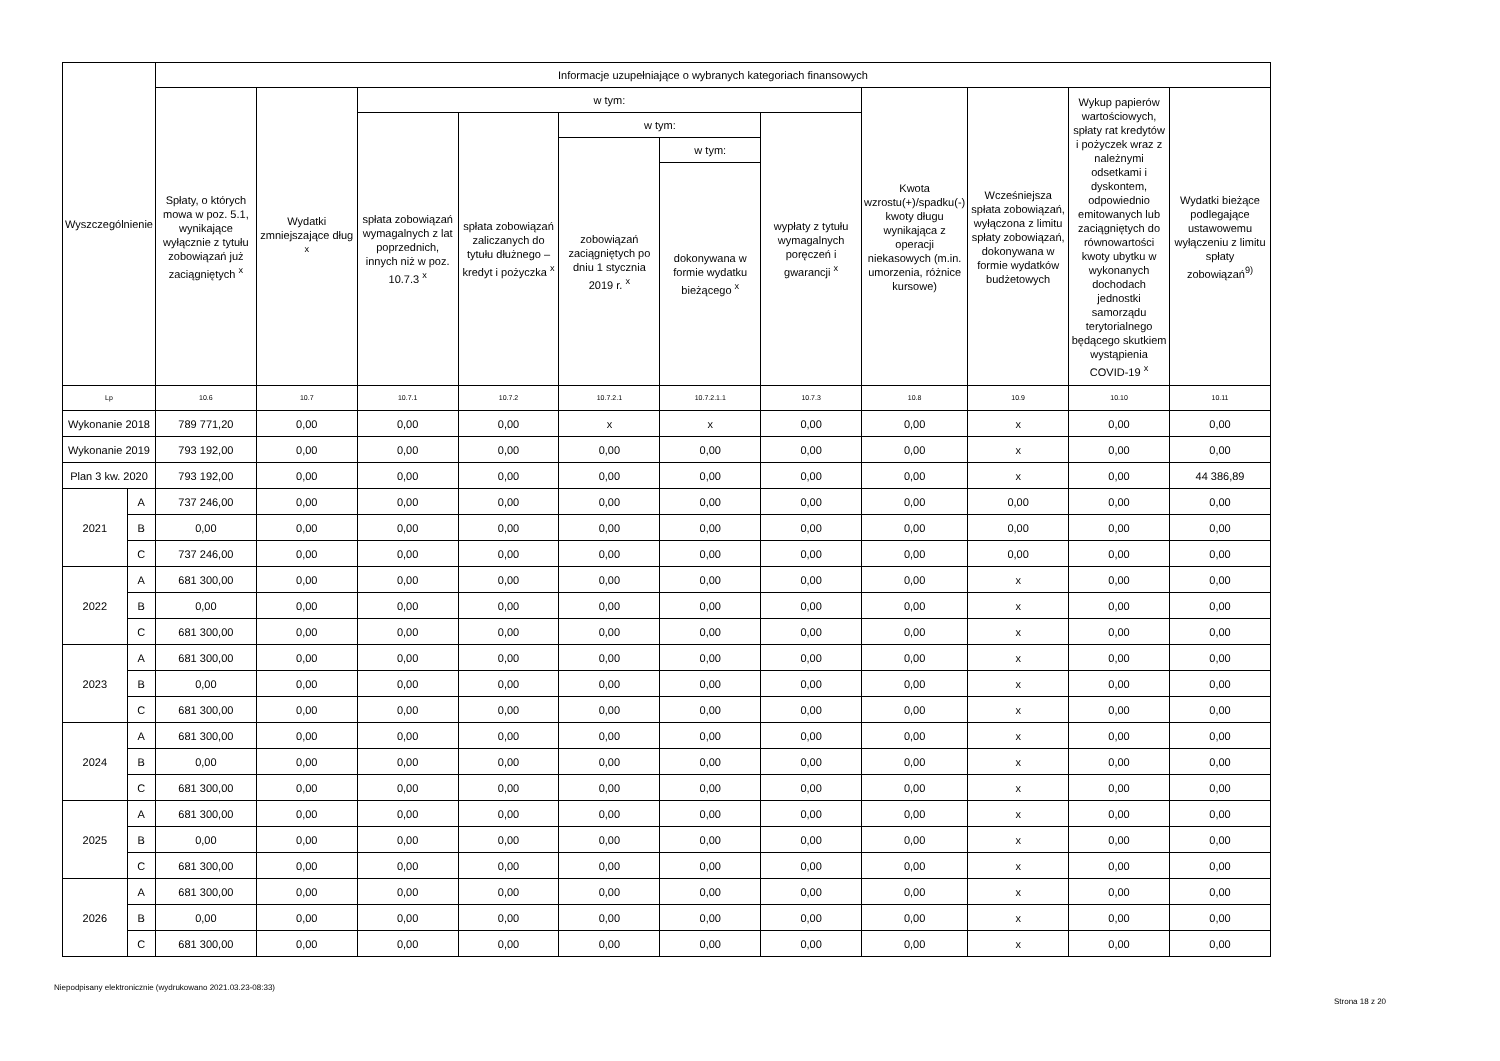| Wyszczególnienie | | Informacje uzupełniające o wybranych kategoriach finansowych | | | | | | | | | | |
| --- | --- | --- | --- | --- | --- | --- | --- | --- | --- | --- | --- | --- |
| | | Spłaty, o których mowa w poz. 5.1, wynikające wyłącznie z tytułu zobowiązań już zaciągniętych <sup>x</sup> | Wydatki zmniejszające dług <sup>x</sup> | w tym: | | | | | Kwota wzrostu(+)/spadku(-) kwoty długu wynikająca z operacji niekasowych (m.in. umorzenia, różnice kursowe) | Wcześniejsza spłata zobowiązań, wyłączona z limitu spłaty zobowiązań, dokonywana w formie wydatków budżetowych | Wykup papierów wartościowych, spłaty rat kredytów i pożyczek wraz z należnymi odsetkami i dyskontem, odpowiednio emitowanych lub zaciągniętych do równowartości kwoty ubytku w wykonanych dochodach jednostki samorządu terytorialnego będącego skutkiem wystąpienia COVID-19 <sup>x</sup> | Wydatki bieżące podlegające ustawowemu wyłączeniu z limitu spłaty zobowiązań<sup>9)</sup> |
| | | | | spłata zobowiązań wymagalnych z lat poprzednich, innych niż w poz. 10.7.3 <sup>x</sup> | spłata zobowiązań zaliczanych do tytułu dłużnego – kredyt i pożyczka <sup>x</sup> | w tym: | | wypłaty z tytułu wymagalnych poręczeń i gwarancji <sup>x</sup> | | | | |
| | | | | | | zobowiązań zaciągniętych po dniu 1 stycznia 2019 r. <sup>x</sup> | w tym: | | | | | |
| | | | | | | | dokonywana w formie wydatku bieżącego <sup>x</sup> | | | | | |
| Lp | | 10.6 | 10.7 | 10.7.1 | 10.7.2 | 10.7.2.1 | 10.7.2.1.1 | 10.7.3 | 10.8 | 10.9 | 10.10 | 10.11 |
| Wykonanie 2018 | | 789 771,20 | 0,00 | 0,00 | 0,00 | x | x | 0,00 | 0,00 | x | 0,00 | 0,00 |
| Wykonanie 2019 | | 793 192,00 | 0,00 | 0,00 | 0,00 | 0,00 | 0,00 | 0,00 | 0,00 | x | 0,00 | 0,00 |
| Plan 3 kw. 2020 | | 793 192,00 | 0,00 | 0,00 | 0,00 | 0,00 | 0,00 | 0,00 | 0,00 | x | 0,00 | 44 386,89 |
| 2021 | A | 737 246,00 | 0,00 | 0,00 | 0,00 | 0,00 | 0,00 | 0,00 | 0,00 | 0,00 | 0,00 | 0,00 |
| | B | 0,00 | 0,00 | 0,00 | 0,00 | 0,00 | 0,00 | 0,00 | 0,00 | 0,00 | 0,00 | 0,00 |
| | C | 737 246,00 | 0,00 | 0,00 | 0,00 | 0,00 | 0,00 | 0,00 | 0,00 | 0,00 | 0,00 | 0,00 |
| 2022 | A | 681 300,00 | 0,00 | 0,00 | 0,00 | 0,00 | 0,00 | 0,00 | 0,00 | x | 0,00 | 0,00 |
| | B | 0,00 | 0,00 | 0,00 | 0,00 | 0,00 | 0,00 | 0,00 | 0,00 | x | 0,00 | 0,00 |
| | C | 681 300,00 | 0,00 | 0,00 | 0,00 | 0,00 | 0,00 | 0,00 | 0,00 | x | 0,00 | 0,00 |
| 2023 | A | 681 300,00 | 0,00 | 0,00 | 0,00 | 0,00 | 0,00 | 0,00 | 0,00 | x | 0,00 | 0,00 |
| | B | 0,00 | 0,00 | 0,00 | 0,00 | 0,00 | 0,00 | 0,00 | 0,00 | x | 0,00 | 0,00 |
| | C | 681 300,00 | 0,00 | 0,00 | 0,00 | 0,00 | 0,00 | 0,00 | 0,00 | x | 0,00 | 0,00 |
| 2024 | A | 681 300,00 | 0,00 | 0,00 | 0,00 | 0,00 | 0,00 | 0,00 | 0,00 | x | 0,00 | 0,00 |
| | B | 0,00 | 0,00 | 0,00 | 0,00 | 0,00 | 0,00 | 0,00 | 0,00 | x | 0,00 | 0,00 |
| | C | 681 300,00 | 0,00 | 0,00 | 0,00 | 0,00 | 0,00 | 0,00 | 0,00 | x | 0,00 | 0,00 |
| 2025 | A | 681 300,00 | 0,00 | 0,00 | 0,00 | 0,00 | 0,00 | 0,00 | 0,00 | x | 0,00 | 0,00 |
| | B | 0,00 | 0,00 | 0,00 | 0,00 | 0,00 | 0,00 | 0,00 | 0,00 | x | 0,00 | 0,00 |
| | C | 681 300,00 | 0,00 | 0,00 | 0,00 | 0,00 | 0,00 | 0,00 | 0,00 | x | 0,00 | 0,00 |
| 2026 | A | 681 300,00 | 0,00 | 0,00 | 0,00 | 0,00 | 0,00 | 0,00 | 0,00 | x | 0,00 | 0,00 |
| | B | 0,00 | 0,00 | 0,00 | 0,00 | 0,00 | 0,00 | 0,00 | 0,00 | x | 0,00 | 0,00 |
| | C | 681 300,00 | 0,00 | 0,00 | 0,00 | 0,00 | 0,00 | 0,00 | 0,00 | x | 0,00 | 0,00 |
Niepodpisany elektronicznie (wydrukowano 2021.03.23-08:33)
Strona 18 z 20